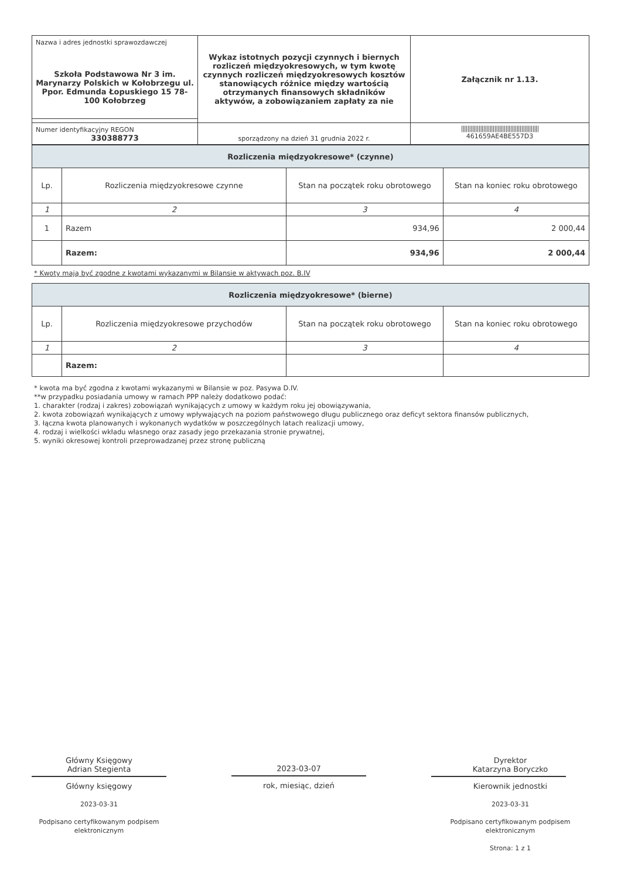| Nazwa i adres jednostki sprawozdawczej Szkoła Podstawowa Nr 3 im. Marynarzy Polskich w Kołobrzegu ul. Ppor. Edmunda Łopuskiego 15 78-100 Kołobrzeg | Wykaz istotnych pozycji czynnych i biernych rozliczeń międzyokresowych, w tym kwotę czynnych rozliczeń międzyokresowych kosztów stanowiących różnice między wartością otrzymanych finansowych składników aktywów, a zobowiązaniem zapłaty za nie | Załącznik nr 1.13. |
| Numer identyfikacyjny REGON 330388773 | sporządzony na dzień 31 grudnia 2022 r. | ///////////////////////////////////////////////// 461659AE4BE557D3 |
| Rozliczenia międzyokresowe* (czynne) | | | |
| Lp. | Rozliczenia międzyokresowe czynne | Stan na początek roku obrotowego | Stan na koniec roku obrotowego |
| 1 | 2 | 3 | 4 |
| 1 | Razem | 934,96 | 2 000,44 |
| | Razem: | 934,96 | 2 000,44 |
* Kwoty mają być zgodne z kwotami wykazanymi w Bilansie w aktywach poz. B.IV
| Rozliczenia międzyokresowe* (bierne) | | | |
| Lp. | Rozliczenia międzyokresowe przychodów | Stan na początek roku obrotowego | Stan na koniec roku obrotowego |
| 1 | 2 | 3 | 4 |
| | Razem: | | |
* kwota ma być zgodna z kwotami wykazanymi w Bilansie w poz. Pasywa D.IV.
**w przypadku posiadania umowy w ramach PPP należy dodatkowo podać:
1. charakter (rodzaj i zakres) zobowiązań wynikających z umowy w każdym roku jej obowiązywania,
2. kwota zobowiązań wynikających z umowy wpływających na poziom państwowego długu publicznego oraz deficyt sektora finansów publicznych,
3. łączna kwota planowanych i wykonanych wydatków w poszczególnych latach realizacji umowy,
4. rodzaj i wielkości wkładu własnego oraz zasady jego przekazania stronie prywatnej,
5. wyniki okresowej kontroli przeprowadzanej przez stronę publiczną
Główny Księgowy
Adrian Stegienta
Główny księgowy
2023-03-31
Podpisano certyfikowanym podpisem elektronicznym
2023-03-07
rok, miesiąc, dzień
Dyrektor
Katarzyna Boryczko
Kierownik jednostki
2023-03-31
Podpisano certyfikowanym podpisem elektronicznym
Strona: 1 z 1